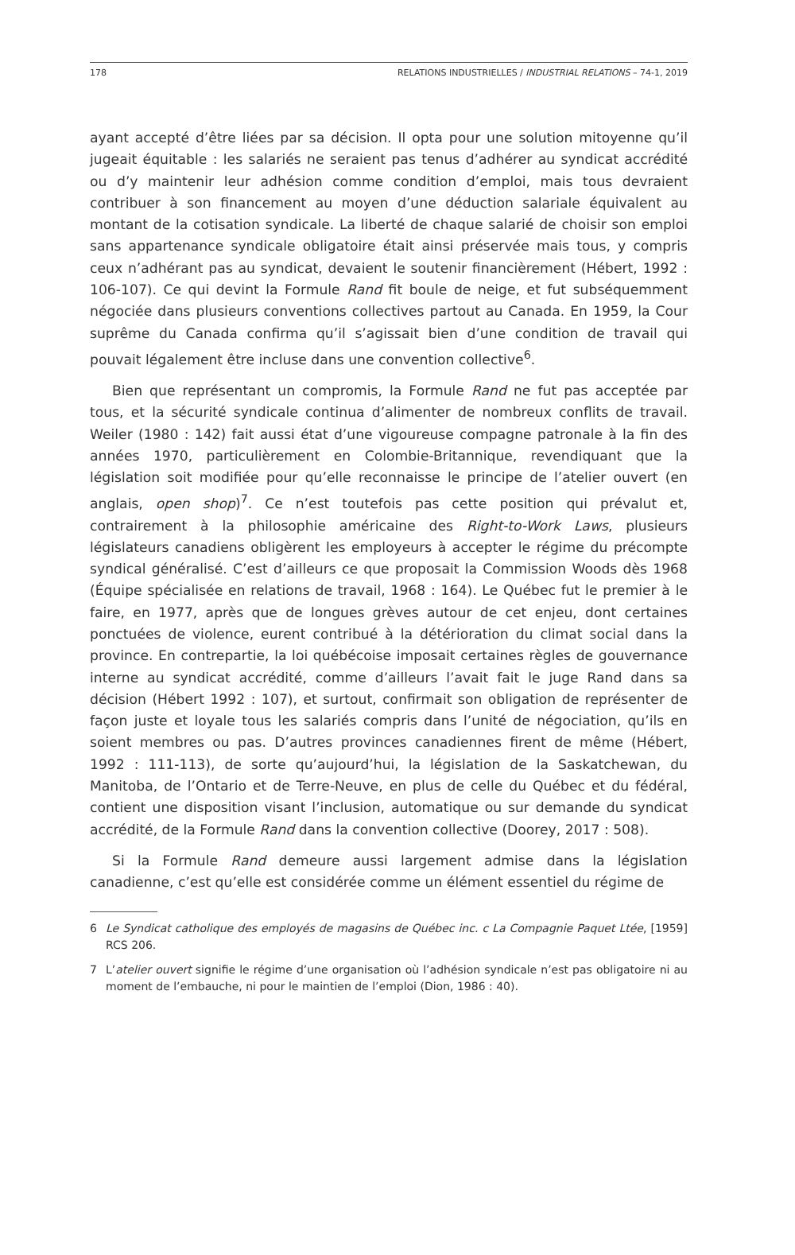178 RELATIONS INDUSTRIELLES / INDUSTRIAL RELATIONS – 74-1, 2019
ayant accepté d’être liées par sa décision. Il opta pour une solution mitoyenne qu’il jugeait équitable : les salariés ne seraient pas tenus d’adhérer au syndicat accrédité ou d’y maintenir leur adhésion comme condition d’emploi, mais tous devraient contribuer à son financement au moyen d’une déduction salariale équivalent au montant de la cotisation syndicale. La liberté de chaque salarié de choisir son emploi sans appartenance syndicale obligatoire était ainsi préservée mais tous, y compris ceux n’adhérant pas au syndicat, devaient le soutenir financièrement (Hébert, 1992 : 106-107). Ce qui devint la Formule Rand fit boule de neige, et fut subséquemment négociée dans plusieurs conventions collectives partout au Canada. En 1959, la Cour suprême du Canada confirma qu’il s’agissait bien d’une condition de travail qui pouvait légalement être incluse dans une convention collective<sup>6</sup>.
Bien que représentant un compromis, la Formule Rand ne fut pas acceptée par tous, et la sécurité syndicale continua d’alimenter de nombreux conflits de travail. Weiler (1980 : 142) fait aussi état d’une vigoureuse compagne patronale à la fin des années 1970, particulièrement en Colombie-Britannique, revendiquant que la législation soit modifiée pour qu’elle reconnaisse le principe de l’atelier ouvert (en anglais, open shop)<sup>7</sup>. Ce n’est toutefois pas cette position qui prévalut et, contrairement à la philosophie américaine des Right-to-Work Laws, plusieurs législateurs canadiens obligèrent les employeurs à accepter le régime du précompte syndical généralisé. C’est d’ailleurs ce que proposait la Commission Woods dès 1968 (Équipe spécialisée en relations de travail, 1968 : 164). Le Québec fut le premier à le faire, en 1977, après que de longues grèves autour de cet enjeu, dont certaines ponctuées de violence, eurent contribué à la détérioration du climat social dans la province. En contrepartie, la loi québécoise imposait certaines règles de gouvernance interne au syndicat accrédité, comme d’ailleurs l’avait fait le juge Rand dans sa décision (Hébert 1992 : 107), et surtout, confirmait son obligation de représenter de façon juste et loyale tous les salariés compris dans l’unité de négociation, qu’ils en soient membres ou pas. D’autres provinces canadiennes firent de même (Hébert, 1992 : 111-113), de sorte qu’aujourd’hui, la législation de la Saskatchewan, du Manitoba, de l’Ontario et de Terre-Neuve, en plus de celle du Québec et du fédéral, contient une disposition visant l’inclusion, automatique ou sur demande du syndicat accrédité, de la Formule Rand dans la convention collective (Doorey, 2017 : 508).
Si la Formule Rand demeure aussi largement admise dans la législation canadienne, c’est qu’elle est considérée comme un élément essentiel du régime de
6 Le Syndicat catholique des employés de magasins de Québec inc. c La Compagnie Paquet Ltée, [1959] RCS 206.
7 L’atelier ouvert signifie le régime d’une organisation où l’adhésion syndicale n’est pas obligatoire ni au moment de l’embauche, ni pour le maintien de l’emploi (Dion, 1986 : 40).